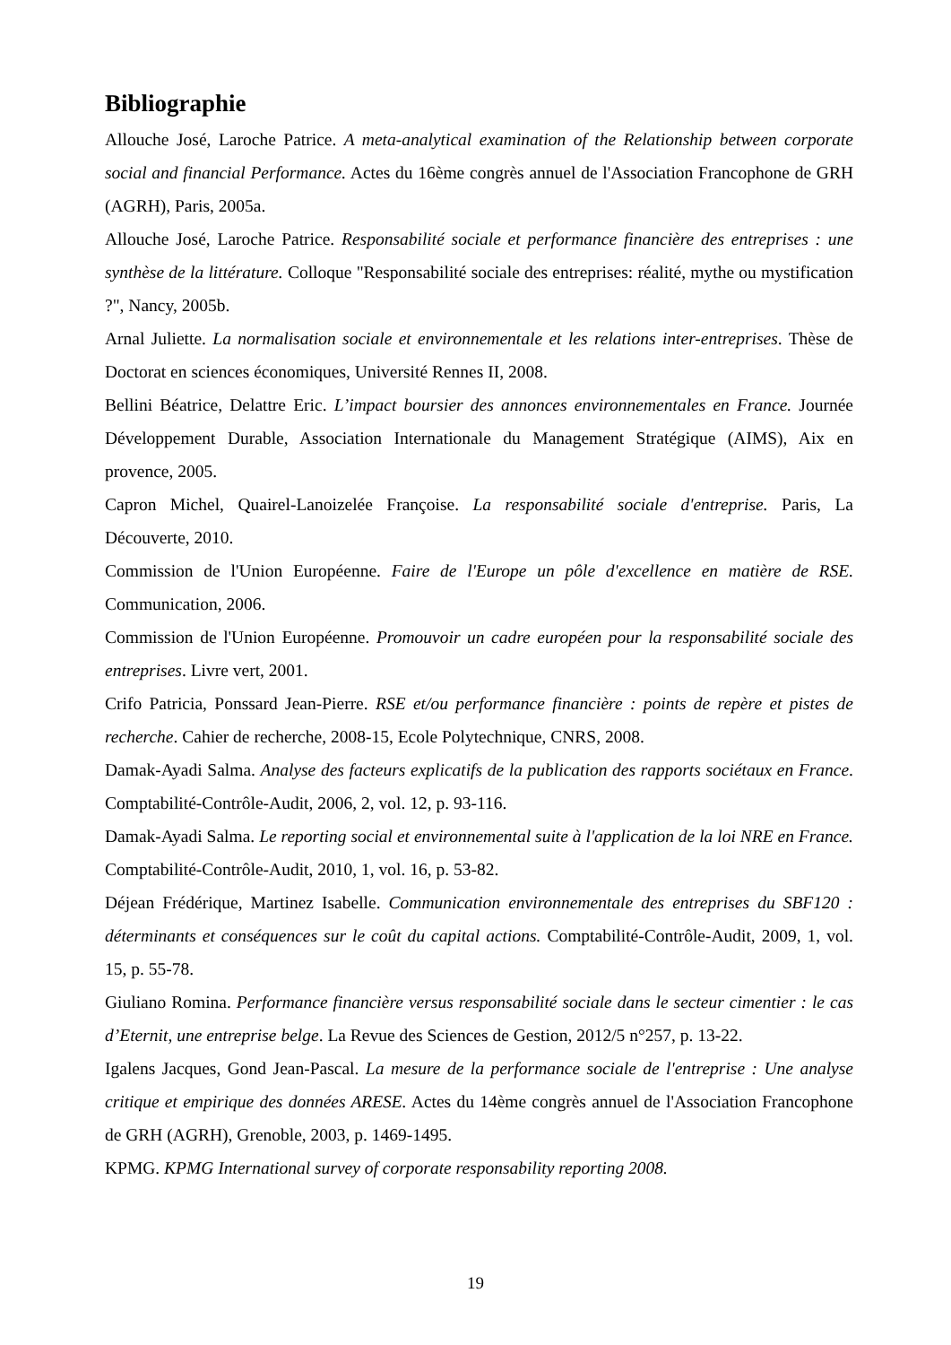Bibliographie
Allouche José, Laroche Patrice. A meta-analytical examination of the Relationship between corporate social and financial Performance. Actes du 16ème congrès annuel de l'Association Francophone de GRH (AGRH), Paris, 2005a.
Allouche José, Laroche Patrice. Responsabilité sociale et performance financière des entreprises : une synthèse de la littérature. Colloque "Responsabilité sociale des entreprises: réalité, mythe ou mystification ?", Nancy, 2005b.
Arnal Juliette. La normalisation sociale et environnementale et les relations inter-entreprises. Thèse de Doctorat en sciences économiques, Université Rennes II, 2008.
Bellini Béatrice, Delattre Eric. L’impact boursier des annonces environnementales en France. Journée Développement Durable, Association Internationale du Management Stratégique (AIMS), Aix en provence, 2005.
Capron Michel, Quairel-Lanoizelée Françoise. La responsabilité sociale d'entreprise. Paris, La Découverte, 2010.
Commission de l'Union Européenne. Faire de l'Europe un pôle d'excellence en matière de RSE. Communication, 2006.
Commission de l'Union Européenne. Promouvoir un cadre européen pour la responsabilité sociale des entreprises. Livre vert, 2001.
Crifo Patricia, Ponssard Jean-Pierre. RSE et/ou performance financière : points de repère et pistes de recherche. Cahier de recherche, 2008-15, Ecole Polytechnique, CNRS, 2008.
Damak-Ayadi Salma. Analyse des facteurs explicatifs de la publication des rapports sociétaux en France. Comptabilité-Contrôle-Audit, 2006, 2, vol. 12, p. 93-116.
Damak-Ayadi Salma. Le reporting social et environnemental suite à l'application de la loi NRE en France. Comptabilité-Contrôle-Audit, 2010, 1, vol. 16, p. 53-82.
Déjean Frédérique, Martinez Isabelle. Communication environnementale des entreprises du SBF120 : déterminants et conséquences sur le coût du capital actions. Comptabilité-Contrôle-Audit, 2009, 1, vol. 15, p. 55-78.
Giuliano Romina. Performance financière versus responsabilité sociale dans le secteur cimentier : le cas d’Eternit, une entreprise belge. La Revue des Sciences de Gestion, 2012/5 n°257, p. 13-22.
Igalens Jacques, Gond Jean-Pascal. La mesure de la performance sociale de l'entreprise : Une analyse critique et empirique des données ARESE. Actes du 14ème congrès annuel de l'Association Francophone de GRH (AGRH), Grenoble, 2003, p. 1469-1495.
KPMG. KPMG International survey of corporate responsability reporting 2008.
19